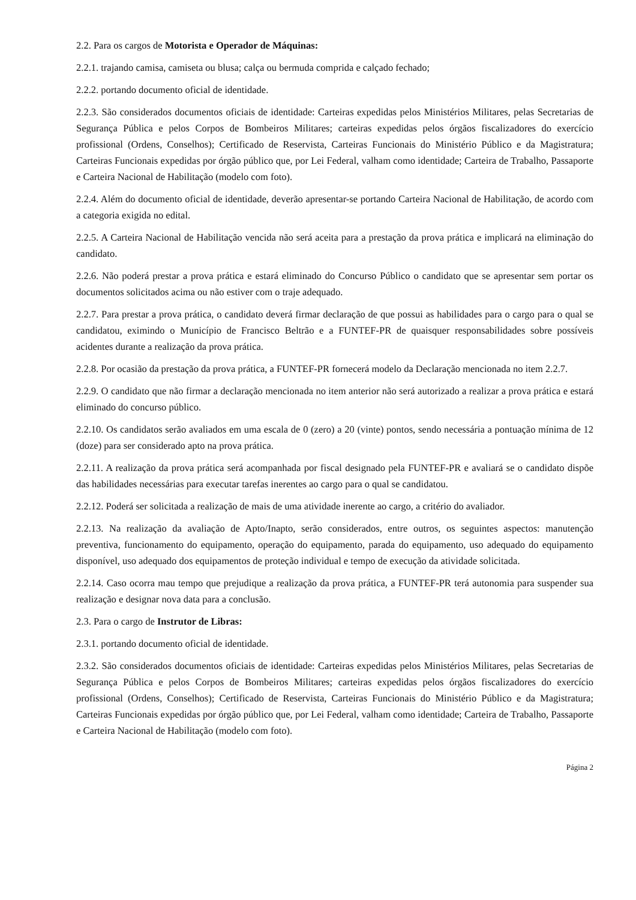2.2. Para os cargos de Motorista e Operador de Máquinas:
2.2.1. trajando camisa, camiseta ou blusa; calça ou bermuda comprida e calçado fechado;
2.2.2. portando documento oficial de identidade.
2.2.3. São considerados documentos oficiais de identidade: Carteiras expedidas pelos Ministérios Militares, pelas Secretarias de Segurança Pública e pelos Corpos de Bombeiros Militares; carteiras expedidas pelos órgãos fiscalizadores do exercício profissional (Ordens, Conselhos); Certificado de Reservista, Carteiras Funcionais do Ministério Público e da Magistratura; Carteiras Funcionais expedidas por órgão público que, por Lei Federal, valham como identidade; Carteira de Trabalho, Passaporte e Carteira Nacional de Habilitação (modelo com foto).
2.2.4. Além do documento oficial de identidade, deverão apresentar-se portando Carteira Nacional de Habilitação, de acordo com a categoria exigida no edital.
2.2.5. A Carteira Nacional de Habilitação vencida não será aceita para a prestação da prova prática e implicará na eliminação do candidato.
2.2.6. Não poderá prestar a prova prática e estará eliminado do Concurso Público o candidato que se apresentar sem portar os documentos solicitados acima ou não estiver com o traje adequado.
2.2.7. Para prestar a prova prática, o candidato deverá firmar declaração de que possui as habilidades para o cargo para o qual se candidatou, eximindo o Município de Francisco Beltrão e a FUNTEF-PR de quaisquer responsabilidades sobre possíveis acidentes durante a realização da prova prática.
2.2.8. Por ocasião da prestação da prova prática, a FUNTEF-PR fornecerá modelo da Declaração mencionada no item 2.2.7.
2.2.9. O candidato que não firmar a declaração mencionada no item anterior não será autorizado a realizar a prova prática e estará eliminado do concurso público.
2.2.10. Os candidatos serão avaliados em uma escala de 0 (zero) a 20 (vinte) pontos, sendo necessária a pontuação mínima de 12 (doze) para ser considerado apto na prova prática.
2.2.11. A realização da prova prática será acompanhada por fiscal designado pela FUNTEF-PR e avaliará se o candidato dispõe das habilidades necessárias para executar tarefas inerentes ao cargo para o qual se candidatou.
2.2.12. Poderá ser solicitada a realização de mais de uma atividade inerente ao cargo, a critério do avaliador.
2.2.13. Na realização da avaliação de Apto/Inapto, serão considerados, entre outros, os seguintes aspectos: manutenção preventiva, funcionamento do equipamento, operação do equipamento, parada do equipamento, uso adequado do equipamento disponível, uso adequado dos equipamentos de proteção individual e tempo de execução da atividade solicitada.
2.2.14. Caso ocorra mau tempo que prejudique a realização da prova prática, a FUNTEF-PR terá autonomia para suspender sua realização e designar nova data para a conclusão.
2.3. Para o cargo de Instrutor de Libras:
2.3.1. portando documento oficial de identidade.
2.3.2. São considerados documentos oficiais de identidade: Carteiras expedidas pelos Ministérios Militares, pelas Secretarias de Segurança Pública e pelos Corpos de Bombeiros Militares; carteiras expedidas pelos órgãos fiscalizadores do exercício profissional (Ordens, Conselhos); Certificado de Reservista, Carteiras Funcionais do Ministério Público e da Magistratura; Carteiras Funcionais expedidas por órgão público que, por Lei Federal, valham como identidade; Carteira de Trabalho, Passaporte e Carteira Nacional de Habilitação (modelo com foto).
Página 2